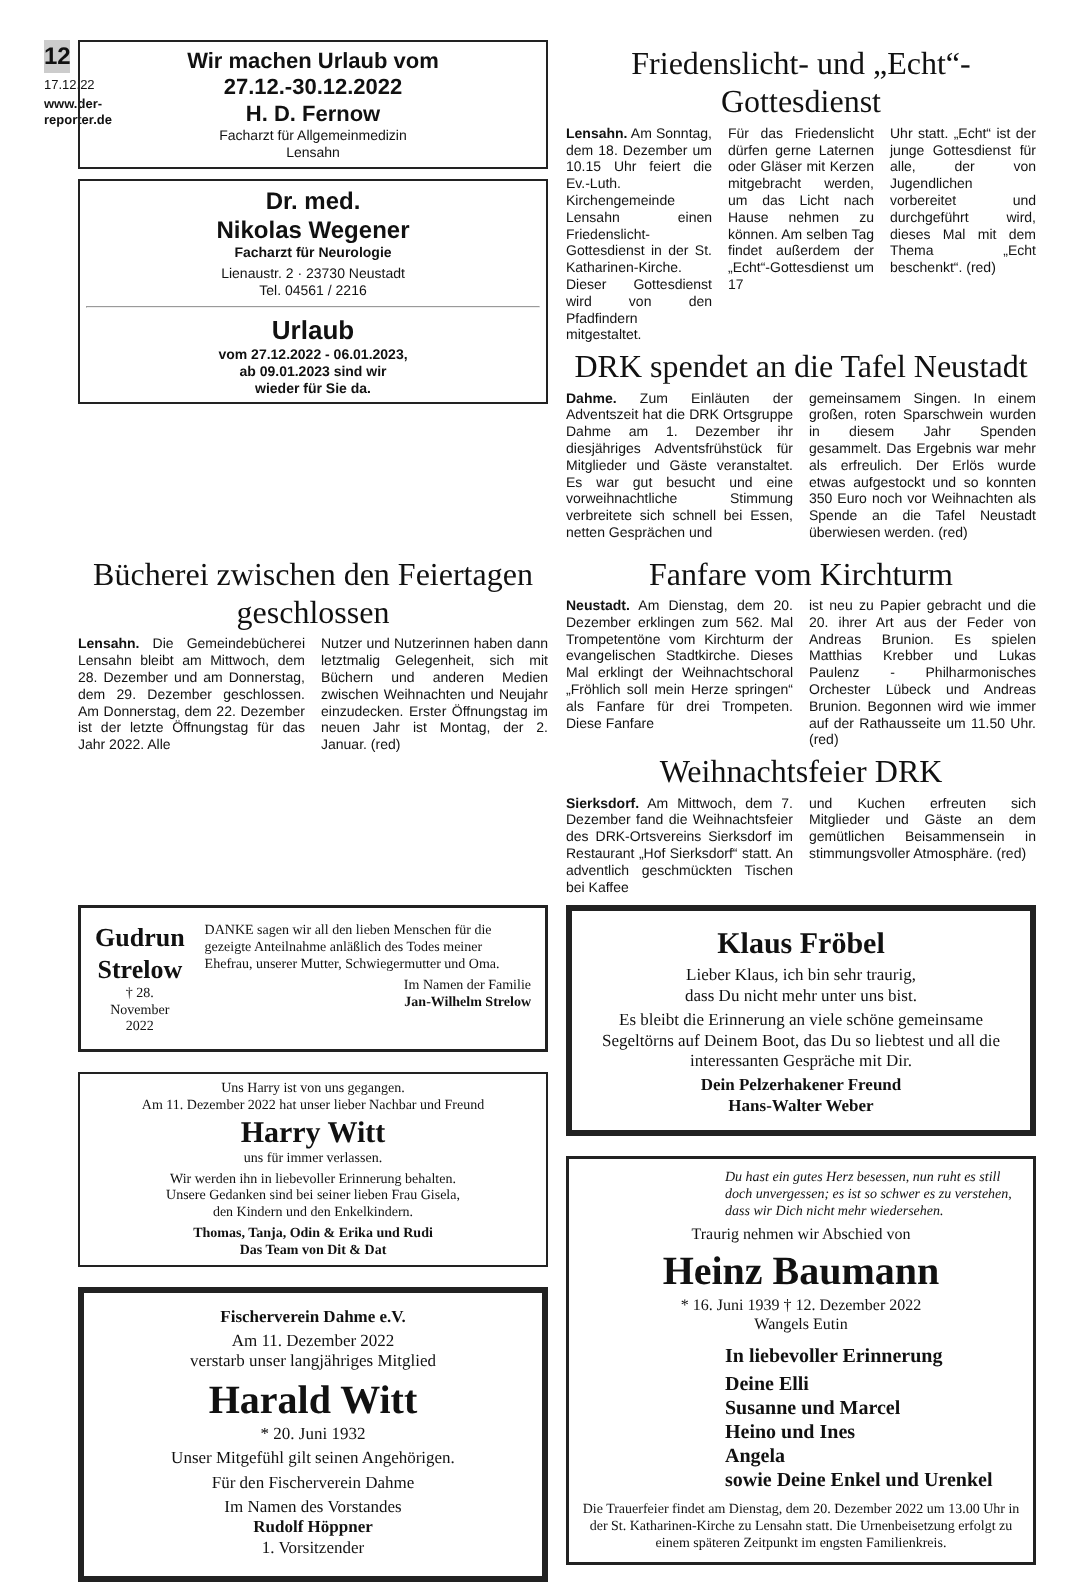12
17.12.22
www.der-reporter.de
Wir machen Urlaub vom
27.12.-30.12.2022
H. D. Fernow
Facharzt für Allgemeinmedizin
Lensahn
Dr. med.
Nikolas Wegener
Facharzt für Neurologie
Lienaustr. 2 · 23730 Neustadt
Tel. 04561 / 2216
Urlaub
vom 27.12.2022 - 06.01.2023,
ab 09.01.2023 sind wir
wieder für Sie da.
Friedenslicht- und „Echt“-Gottesdienst
Lensahn. Am Sonntag, dem 18. Dezember um 10.15 Uhr feiert die Ev.-Luth. Kirchengemeinde Lensahn einen Friedenslicht-Gottesdienst in der St. Katharinen-Kirche. Dieser Gottesdienst wird von den Pfadfindern mitgestaltet.
Für das Friedenslicht dürfen gerne Laternen oder Gläser mit Kerzen mitgebracht werden, um das Licht nach Hause nehmen zu können. Am selben Tag findet außerdem der „Echt“-Gottesdienst um 17
Uhr statt. „Echt“ ist der junge Gottesdienst für alle, der von Jugendlichen vorbereitet und durchgeführt wird, dieses Mal mit dem Thema „Echt beschenkt“. (red)
DRK spendet an die Tafel Neustadt
Dahme. Zum Einläuten der Adventszeit hat die DRK Ortsgruppe Dahme am 1. Dezember ihr diesjähriges Adventsfrühstück für Mitglieder und Gäste veranstaltet. Es war gut besucht und eine vorweihnachtliche Stimmung verbreitete sich schnell bei Essen, netten Gesprächen und
gemeinsamem Singen. In einem großen, roten Sparschwein wurden in diesem Jahr Spenden gesammelt. Das Ergebnis war mehr als erfreulich. Der Erlös wurde etwas aufgestockt und so konnten 350 Euro noch vor Weihnachten als Spende an die Tafel Neustadt überwiesen werden. (red)
Bücherei zwischen den Feiertagen geschlossen
Lensahn. Die Gemeindebücherei Lensahn bleibt am Mittwoch, dem 28. Dezember und am Donnerstag, dem 29. Dezember geschlossen. Am Donnerstag, dem 22. Dezember ist der letzte Öffnungstag für das Jahr 2022. Alle
Nutzer und Nutzerinnen haben dann letztmalig Gelegenheit, sich mit Büchern und anderen Medien zwischen Weihnachten und Neujahr einzudecken. Erster Öffnungstag im neuen Jahr ist Montag, der 2. Januar. (red)
Fanfare vom Kirchturm
Neustadt. Am Dienstag, dem 20. Dezember erklingen zum 562. Mal Trompetentöne vom Kirchturm der evangelischen Stadtkirche. Dieses Mal erklingt der Weihnachtschoral „Fröhlich soll mein Herze springen“ als Fanfare für drei Trompeten. Diese Fanfare
ist neu zu Papier gebracht und die 20. ihrer Art aus der Feder von Andreas Brunion. Es spielen Matthias Krebber und Lukas Paulenz - Philharmonisches Orchester Lübeck und Andreas Brunion. Begonnen wird wie immer auf der Rathausseite um 11.50 Uhr. (red)
Weihnachtsfeier DRK
Sierksdorf. Am Mittwoch, dem 7. Dezember fand die Weihnachtsfeier des DRK-Ortsvereins Sierksdorf im Restaurant „Hof Sierksdorf“ statt. An adventlich geschmückten Tischen bei Kaffee
und Kuchen erfreuten sich Mitglieder und Gäste an dem gemütlichen Beisammensein in stimmungsvoller Atmosphäre. (red)
Gudrun Strelow
† 28. November 2022
DANKE sagen wir all den lieben Menschen für die gezeigte Anteilnahme anläßlich des Todes meiner Ehefrau, unserer Mutter, Schwiegermutter und Oma.
Im Namen der Familie
Jan-Wilhelm Strelow
Uns Harry ist von uns gegangen.
Am 11. Dezember 2022 hat unser lieber Nachbar und Freund
Harry Witt
uns für immer verlassen.
Wir werden ihn in liebevoller Erinnerung behalten.
Unsere Gedanken sind bei seiner lieben Frau Gisela,
den Kindern und den Enkelkindern.
Thomas, Tanja, Odin & Erika und Rudi
Das Team von Dit & Dat
Fischerverein Dahme e.V.
Am 11. Dezember 2022
verstarb unser langjähriges Mitglied
Harald Witt
* 20. Juni 1932
Unser Mitgefühl gilt seinen Angehörigen.
Für den Fischerverein Dahme
Im Namen des Vorstandes
Rudolf Höppner
1. Vorsitzender
Klaus Fröbel
Lieber Klaus, ich bin sehr traurig,
dass Du nicht mehr unter uns bist.
Es bleibt die Erinnerung an viele schöne gemeinsame Segeltörns auf Deinem Boot, das Du so liebtest und all die interessanten Gespräche mit Dir.
Dein Pelzerhakener Freund
Hans-Walter Weber
Du hast ein gutes Herz besessen, nun ruht es still doch unvergessen; es ist so schwer es zu verstehen, dass wir Dich nicht mehr wiedersehen.
Traurig nehmen wir Abschied von
Heinz Baumann
* 16. Juni 1939 † 12. Dezember 2022
Wangels Eutin
In liebevoller Erinnerung
Deine Elli
Susanne und Marcel
Heino und Ines
Angela
sowie Deine Enkel und Urenkel
Die Trauerfeier findet am Dienstag, dem 20. Dezember 2022 um 13.00 Uhr in der St. Katharinen-Kirche zu Lensahn statt. Die Urnenbeisetzung erfolgt zu einem späteren Zeitpunkt im engsten Familienkreis.